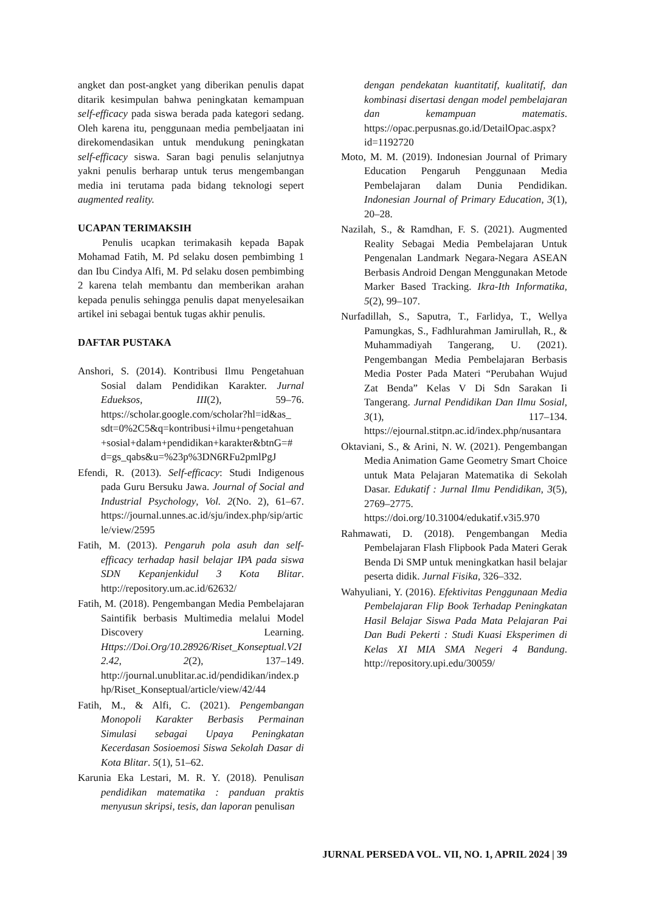angket dan post-angket yang diberikan penulis dapat ditarik kesimpulan bahwa peningkatan kemampuan self-efficacy pada siswa berada pada kategori sedang. Oleh karena itu, penggunaan media pembeljaatan ini direkomendasikan untuk mendukung peningkatan self-efficacy siswa. Saran bagi penulis selanjutnya yakni penulis berharap untuk terus mengembangan media ini terutama pada bidang teknologi sepert augmented reality.
UCAPAN TERIMAKSIH
Penulis ucapkan terimakasih kepada Bapak Mohamad Fatih, M. Pd selaku dosen pembimbing 1 dan Ibu Cindya Alfi, M. Pd selaku dosen pembimbing 2 karena telah membantu dan memberikan arahan kepada penulis sehingga penulis dapat menyelesaikan artikel ini sebagai bentuk tugas akhir penulis.
DAFTAR PUSTAKA
Anshori, S. (2014). Kontribusi Ilmu Pengetahuan Sosial dalam Pendidikan Karakter. Jurnal Edueksos, III(2), 59–76. https://scholar.google.com/scholar?hl=id&as_ sdt=0%2C5&q=kontribusi+ilmu+pengetahuan +sosial+dalam+pendidikan+karakter&btnG=# d=gs_qabs&u=%23p%3DN6RFu2pmlPgJ
Efendi, R. (2013). Self-efficacy: Studi Indigenous pada Guru Bersuku Jawa. Journal of Social and Industrial Psychology, Vol. 2(No. 2), 61–67. https://journal.unnes.ac.id/sju/index.php/sip/article/view/2595
Fatih, M. (2013). Pengaruh pola asuh dan self-efficacy terhadap hasil belajar IPA pada siswa SDN Kepanjenkidul 3 Kota Blitar. http://repository.um.ac.id/62632/
Fatih, M. (2018). Pengembangan Media Pembelajaran Saintifik berbasis Multimedia melalui Model Discovery Learning. Https://Doi.Org/10.28926/Riset_Konseptual.V2I2.42, 2(2), 137–149. http://journal.unublitar.ac.id/pendidikan/index.php/Riset_Konseptual/article/view/42/44
Fatih, M., & Alfi, C. (2021). Pengembangan Monopoli Karakter Berbasis Permainan Simulasi sebagai Upaya Peningkatan Kecerdasan Sosioemosi Siswa Sekolah Dasar di Kota Blitar. 5(1), 51–62.
Karunia Eka Lestari, M. R. Y. (2018). Penulisan pendidikan matematika : panduan praktis menyusun skripsi, tesis, dan laporan penulisan
dengan pendekatan kuantitatif, kualitatif, dan kombinasi disertasi dengan model pembelajaran dan kemampuan matematis. https://opac.perpusnas.go.id/DetailOpac.aspx?id=1192720
Moto, M. M. (2019). Indonesian Journal of Primary Education Pengaruh Penggunaan Media Pembelajaran dalam Dunia Pendidikan. Indonesian Journal of Primary Education, 3(1), 20–28.
Nazilah, S., & Ramdhan, F. S. (2021). Augmented Reality Sebagai Media Pembelajaran Untuk Pengenalan Landmark Negara-Negara ASEAN Berbasis Android Dengan Menggunakan Metode Marker Based Tracking. Ikra-Ith Informatika, 5(2), 99–107.
Nurfadillah, S., Saputra, T., Farlidya, T., Wellya Pamungkas, S., Fadhlurahman Jamirullah, R., & Muhammadiyah Tangerang, U. (2021). Pengembangan Media Pembelajaran Berbasis Media Poster Pada Materi “Perubahan Wujud Zat Benda” Kelas V Di Sdn Sarakan Ii Tangerang. Jurnal Pendidikan Dan Ilmu Sosial, 3(1), 117–134. https://ejournal.stitpn.ac.id/index.php/nusantara
Oktaviani, S., & Arini, N. W. (2021). Pengembangan Media Animation Game Geometry Smart Choice untuk Mata Pelajaran Matematika di Sekolah Dasar. Edukatif : Jurnal Ilmu Pendidikan, 3(5), 2769–2775. https://doi.org/10.31004/edukatif.v3i5.970
Rahmawati, D. (2018). Pengembangan Media Pembelajaran Flash Flipbook Pada Materi Gerak Benda Di SMP untuk meningkatkan hasil belajar peserta didik. Jurnal Fisika, 326–332.
Wahyuliani, Y. (2016). Efektivitas Penggunaan Media Pembelajaran Flip Book Terhadap Peningkatan Hasil Belajar Siswa Pada Mata Pelajaran Pai Dan Budi Pekerti : Studi Kuasi Eksperimen di Kelas XI MIA SMA Negeri 4 Bandung. http://repository.upi.edu/30059/
JURNAL PERSEDA VOL. VII, NO. 1, APRIL 2024 | 39